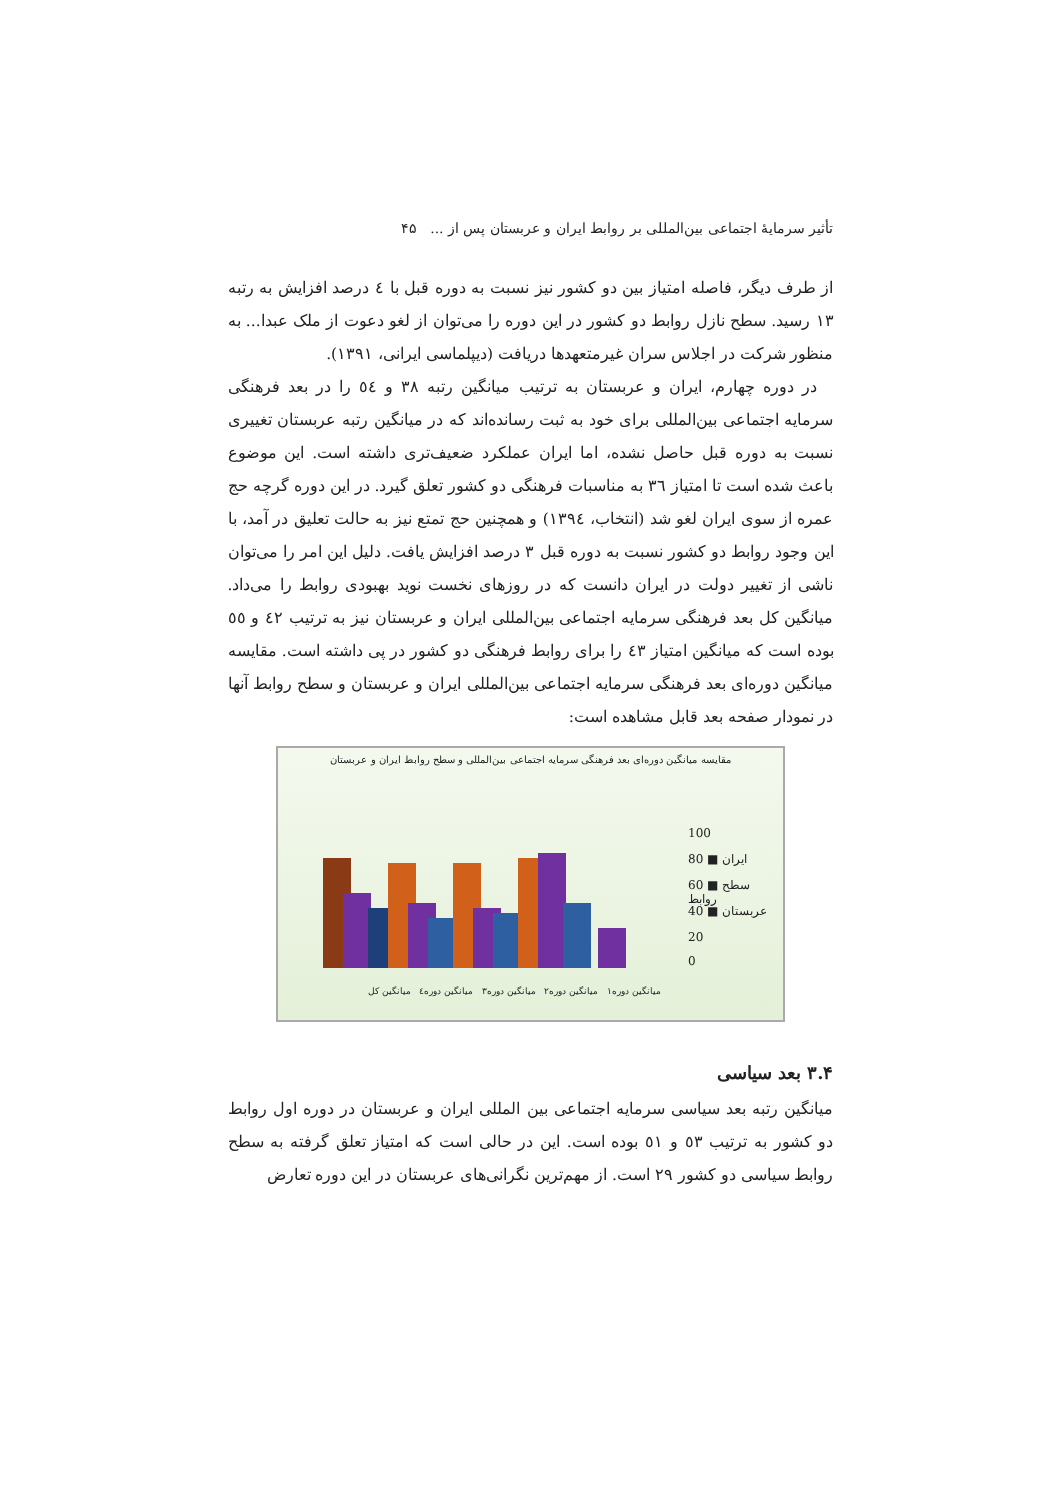تأثیر سرمایهٔ اجتماعی بین‌المللی بر روابط ایران و عربستان پس از ... ۴۵
از طرف دیگر، فاصله امتیاز بین دو کشور نیز نسبت به دوره قبل با ٤ درصد افزایش به رتبه ١٣ رسید. سطح نازل روابط دو کشور در این دوره را می‌توان از لغو دعوت از ملک عبدا... به منظور شرکت در اجلاس سران غیرمتعهدها دریافت (دیپلماسی ایرانی، ١٣٩١).
در دوره چهارم، ایران و عربستان به ترتیب میانگین رتبه ٣٨ و ٥٤ را در بعد فرهنگی سرمایه اجتماعی بین‌المللی برای خود به ثبت رسانده‌اند که در میانگین رتبه عربستان تغییری نسبت به دوره قبل حاصل نشده، اما ایران عملکرد ضعیف‌تری داشته است. این موضوع باعث شده است تا امتیاز ٣٦ به مناسبات فرهنگی دو کشور تعلق گیرد. در این دوره گرچه حج عمره از سوی ایران لغو شد (انتخاب، ١٣٩٤) و همچنین حج تمتع نیز به حالت تعلیق در آمد، با این وجود روابط دو کشور نسبت به دوره قبل ٣ درصد افزایش یافت. دلیل این امر را می‌توان ناشی از تغییر دولت در ایران دانست که در روزهای نخست نوید بهبودی روابط را می‌داد. میانگین کل بعد فرهنگی سرمایه اجتماعی بین‌المللی ایران و عربستان نیز به ترتیب ٤٢ و ٥٥ بوده است که میانگین امتیاز ٤٣ را برای روابط فرهنگی دو کشور در پی داشته است. مقایسه میانگین دوره‌ای بعد فرهنگی سرمایه اجتماعی بین‌المللی ایران و عربستان و سطح روابط آنها در نمودار صفحه بعد قابل مشاهده است:
مقایسه میانگین دوره‌ای بعد فرهنگی سرمایه اجتماعی بین‌المللی و سطح روابط ایران و عربستان
100
80 ■ ایران
60 ■ سطح روابط
40 ■ عربستان
20
0
میانگین دوره۱ میانگین دوره۲ میانگین دوره۳ میانگین دوره٤ میانگین کل
۳.۴ بعد سیاسی
میانگین رتبه بعد سیاسی سرمایه اجتماعی بین المللی ایران و عربستان در دوره اول روابط دو کشور به ترتیب ٥٣ و ٥١ بوده است. این در حالی است که امتیاز تعلق گرفته به سطح روابط سیاسی دو کشور ٢٩ است. از مهم‌ترین نگرانی‌های عربستان در این دوره تعارض